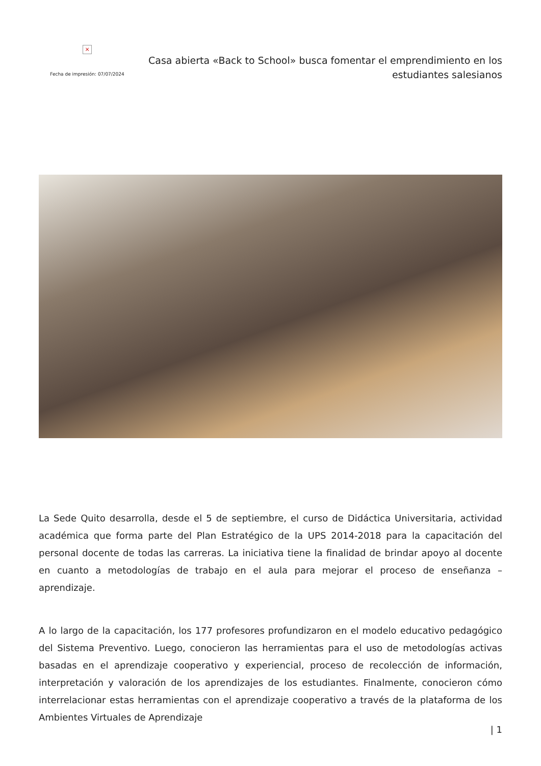×
Fecha de impresión: 07/07/2024
Casa abierta «Back to School» busca fomentar el emprendimiento en los estudiantes salesianos
La Sede Quito desarrolla, desde el 5 de septiembre, el curso de Didáctica Universitaria, actividad académica que forma parte del Plan Estratégico de la UPS 2014-2018 para la capacitación del personal docente de todas las carreras. La iniciativa tiene la finalidad de brindar apoyo al docente en cuanto a metodologías de trabajo en el aula para mejorar el proceso de enseñanza – aprendizaje.
A lo largo de la capacitación, los 177 profesores profundizaron en el modelo educativo pedagógico del Sistema Preventivo. Luego, conocieron las herramientas para el uso de metodologías activas basadas en el aprendizaje cooperativo y experiencial, proceso de recolección de información, interpretación y valoración de los aprendizajes de los estudiantes. Finalmente, conocieron cómo interrelacionar estas herramientas con el aprendizaje cooperativo a través de la plataforma de los Ambientes Virtuales de Aprendizaje
| 1